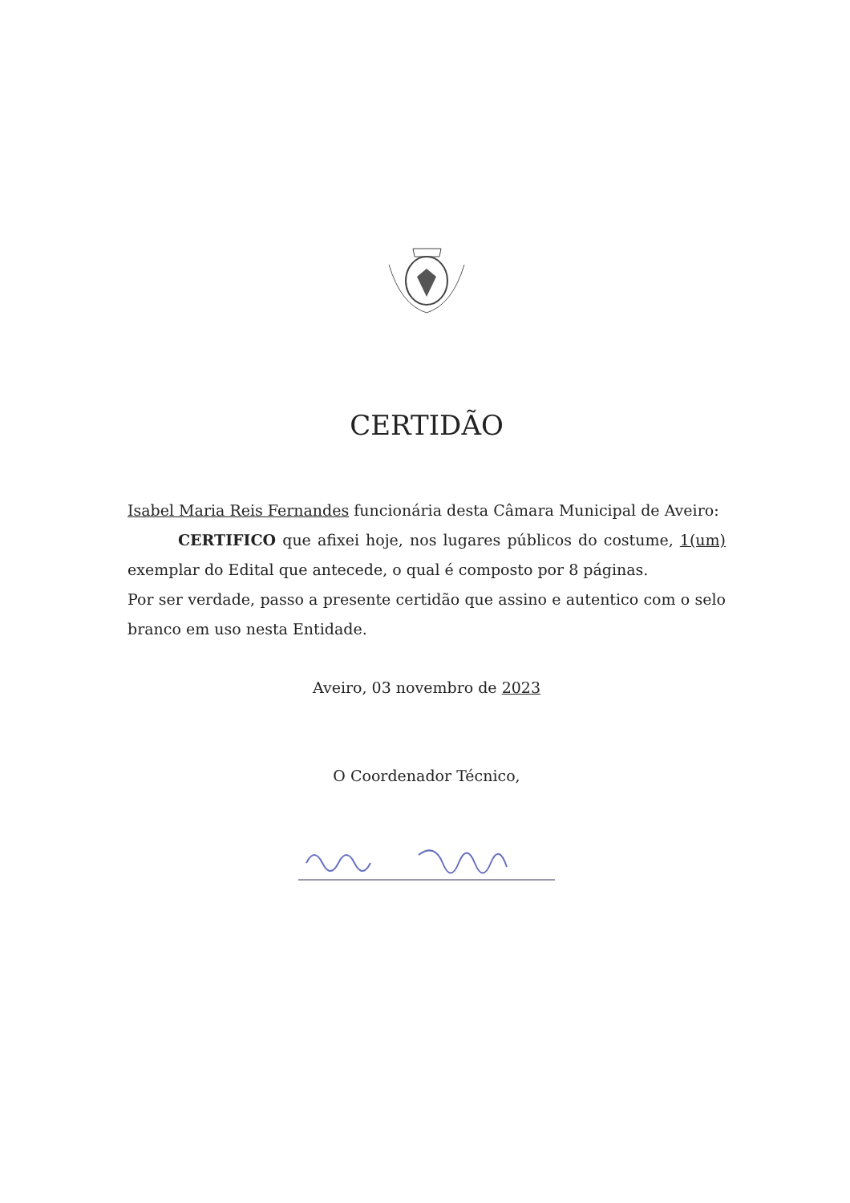CERTIDÃO
Isabel Maria Reis Fernandes funcionária desta Câmara Municipal de Aveiro:
CERTIFICO que afixei hoje, nos lugares públicos do costume, 1(um) exemplar do Edital que antecede, o qual é composto por 8 páginas.
Por ser verdade, passo a presente certidão que assino e autentico com o selo branco em uso nesta Entidade.
Aveiro, 03 novembro de 2023
O Coordenador Técnico,